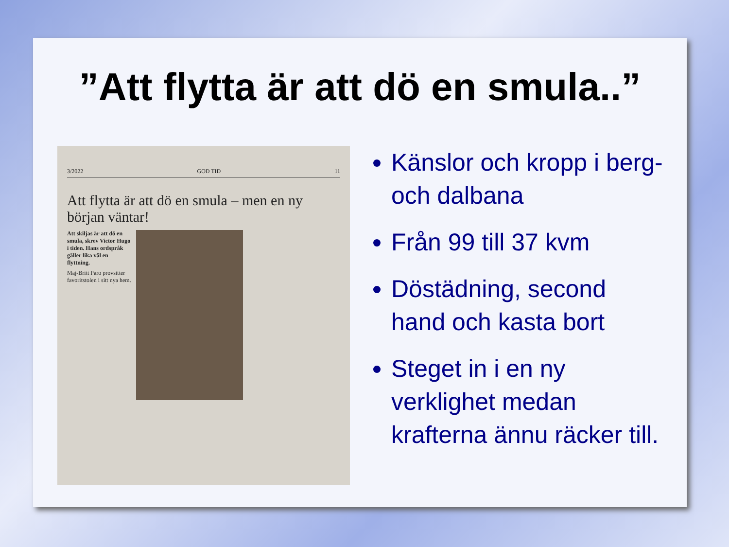”Att flytta är att dö en smula..”
3/2022 GOD TID 11
Att flytta är att dö en smula – men en ny början väntar!
Att skiljas är att dö en smula, skrev Victor Hugo i tiden. Hans ordspråk gäller lika väl en flyttning.
Maj-Britt Paro provsitter favoritstolen i sitt nya hem.
Känslor och kropp i berg- och dalbana
Från 99 till 37 kvm
Döstädning, second hand och kasta bort
Steget in i en ny verklighet medan krafterna ännu räcker till.